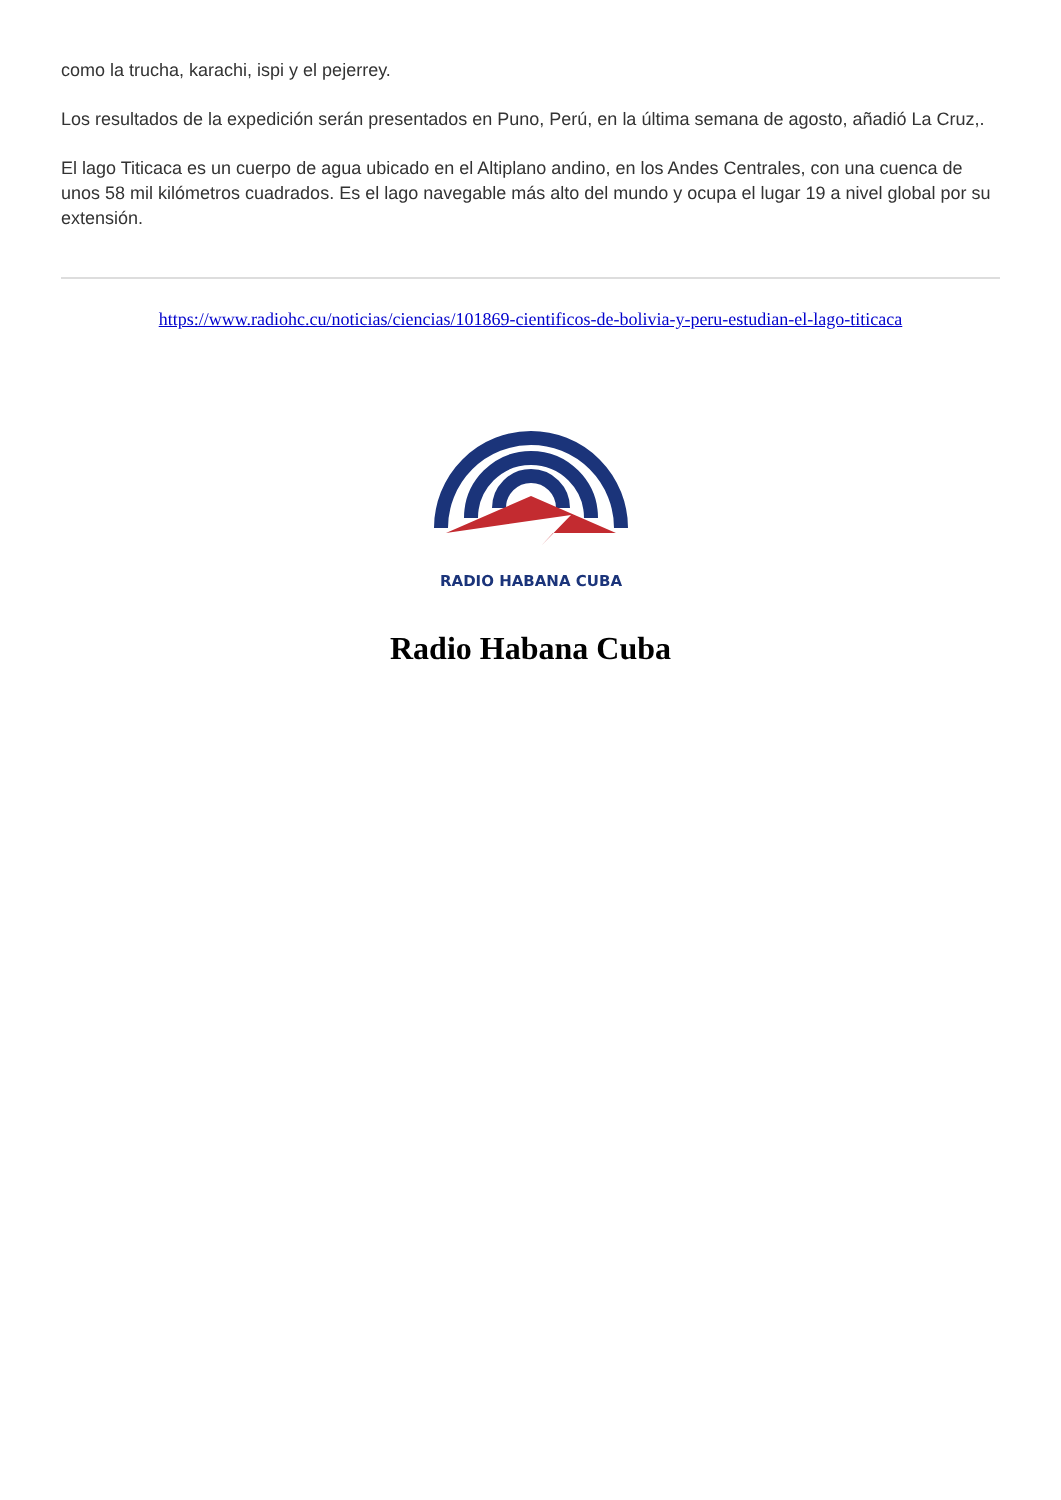como la trucha, karachi, ispi y el pejerrey.
Los resultados de la expedición serán presentados en Puno, Perú, en la última semana de agosto, añadió La Cruz,.
El lago Titicaca es un cuerpo de agua ubicado en el Altiplano andino, en los Andes Centrales, con una cuenca de unos 58 mil kilómetros cuadrados. Es el lago navegable más alto del mundo y ocupa el lugar 19 a nivel global por su extensión.
https://www.radiohc.cu/noticias/ciencias/101869-cientificos-de-bolivia-y-peru-estudian-el-lago-titicaca
RADIO HABANA CUBA
Radio Habana Cuba